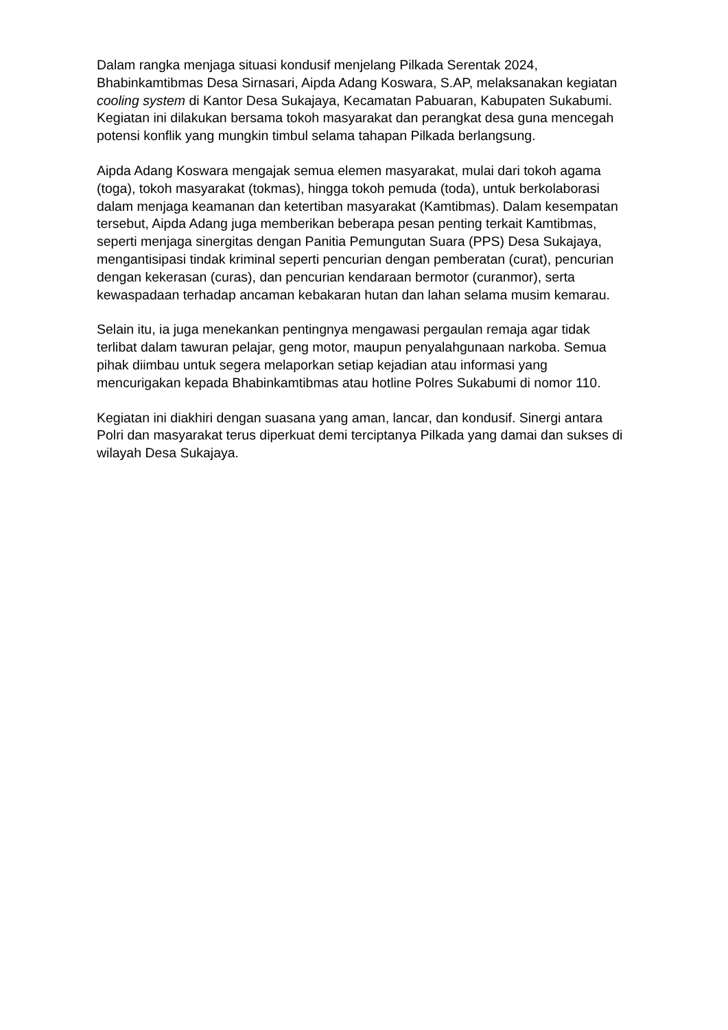Dalam rangka menjaga situasi kondusif menjelang Pilkada Serentak 2024, Bhabinkamtibmas Desa Sirnasari, Aipda Adang Koswara, S.AP, melaksanakan kegiatan cooling system di Kantor Desa Sukajaya, Kecamatan Pabuaran, Kabupaten Sukabumi. Kegiatan ini dilakukan bersama tokoh masyarakat dan perangkat desa guna mencegah potensi konflik yang mungkin timbul selama tahapan Pilkada berlangsung.
Aipda Adang Koswara mengajak semua elemen masyarakat, mulai dari tokoh agama (toga), tokoh masyarakat (tokmas), hingga tokoh pemuda (toda), untuk berkolaborasi dalam menjaga keamanan dan ketertiban masyarakat (Kamtibmas). Dalam kesempatan tersebut, Aipda Adang juga memberikan beberapa pesan penting terkait Kamtibmas, seperti menjaga sinergitas dengan Panitia Pemungutan Suara (PPS) Desa Sukajaya, mengantisipasi tindak kriminal seperti pencurian dengan pemberatan (curat), pencurian dengan kekerasan (curas), dan pencurian kendaraan bermotor (curanmor), serta kewaspadaan terhadap ancaman kebakaran hutan dan lahan selama musim kemarau.
Selain itu, ia juga menekankan pentingnya mengawasi pergaulan remaja agar tidak terlibat dalam tawuran pelajar, geng motor, maupun penyalahgunaan narkoba. Semua pihak diimbau untuk segera melaporkan setiap kejadian atau informasi yang mencurigakan kepada Bhabinkamtibmas atau hotline Polres Sukabumi di nomor 110.
Kegiatan ini diakhiri dengan suasana yang aman, lancar, dan kondusif. Sinergi antara Polri dan masyarakat terus diperkuat demi terciptanya Pilkada yang damai dan sukses di wilayah Desa Sukajaya.